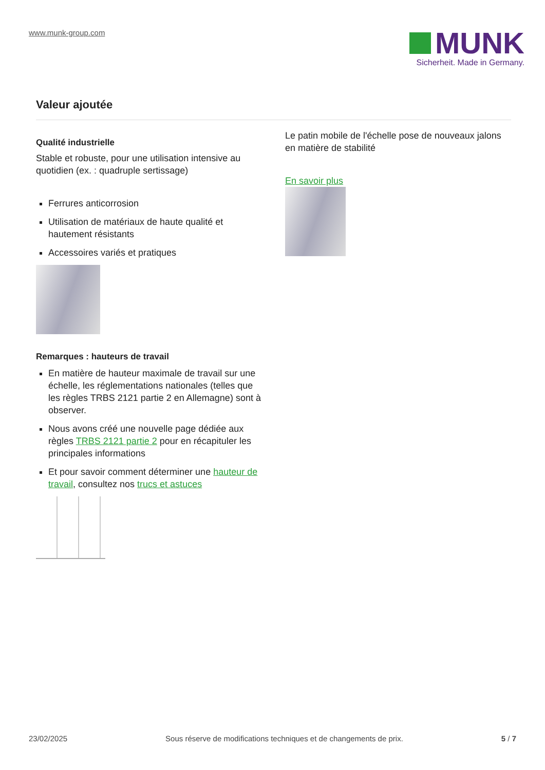www.munk-group.com
MUNK
Sicherheit. Made in Germany.
Valeur ajoutée
Qualité industrielle
Stable et robuste, pour une utilisation intensive au quotidien (ex. : quadruple sertissage)
Ferrures anticorrosion
Utilisation de matériaux de haute qualité et hautement résistants
Accessoires variés et pratiques
Remarques : hauteurs de travail
En matière de hauteur maximale de travail sur une échelle, les réglementations nationales (telles que les règles TRBS 2121 partie 2 en Allemagne) sont à observer.
Nous avons créé une nouvelle page dédiée aux règles TRBS 2121 partie 2 pour en récapituler les principales informations
Et pour savoir comment déterminer une hauteur de travail, consultez nos trucs et astuces
Le patin mobile de l'échelle pose de nouveaux jalons en matière de stabilité
En savoir plus
23/02/2025 Sous réserve de modifications techniques et de changements de prix. 5 / 7